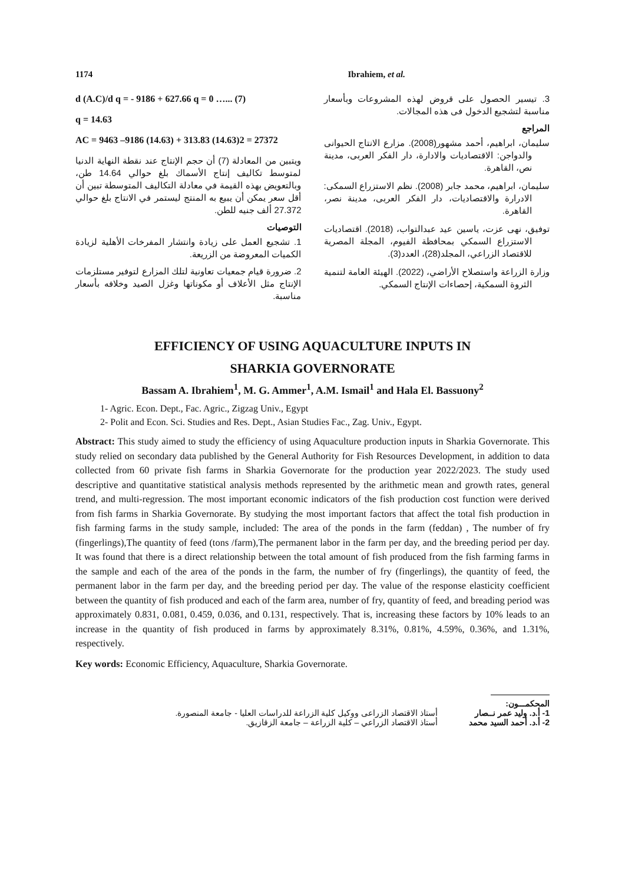1174 Ibrahiem, et al.
3. تيسير الحصول على قروض لهذه المشروعات وبأسعار مناسبة لتشجيع الدخول فى هذه المجالات.
المراجع
سليمان، ابراهيم، أحمد مشهور(2008). مزارع الانتاج الحيوانى والدواجن: الاقتصاديات والادارة، دار الفكر العربى، مدينة نص، القاهرة.
سليمان، ابراهيم، محمد جابر (2008). نظم الاستزراع السمكى: الادرارة والاقتصاديات، دار الفكر العربى، مدينة نصر، القاهرة.
توفيق، نهى عزت، ياسين عيد عبدالتواب، (2018). اقتصاديات الاستزراع السمكي بمحافظة الفيوم، المجلة المصرية للاقتصاد الزراعي، المجلد(28)، العدد(3).
وزارة الزراعة واستصلاح الأراضي، (2022). الهيئة العامة لتنمية الثروة السمكية، إحصاءات الإنتاج السمكي.
d (A.C)/d q = - 9186 + 627.66 q = 0 …... (7)
q = 14.63
AC = 9463 –9186 (14.63) + 313.83 (14.63)2 = 27372
ويتبين من المعادلة (7) أن حجم الإنتاج عند نقطة النهاية الدنيا لمتوسط تكاليف إنتاج الأسماك بلغ حوالي 14.64 طن، وبالتعويض بهذه القيمة في معادلة التكاليف المتوسطة تبين أن أقل سعر يمكن أن يبيع به المنتج ليستمر في الانتاج بلغ حوالي 27.372 ألف جنيه للطن.
التوصيات
1. تشجيع العمل على زيادة وانتشار المفرخات الأهلية لزيادة الكميات المعروضة من الزريعة.
2. ضرورة قيام جمعيات تعاونية لتلك المزارع لتوفير مستلزمات الإنتاج مثل الأعلاف أو مكوناتها وغزل الصيد وخلافه بأسعار مناسبة.
EFFICIENCY OF USING AQUACULTURE INPUTS IN
SHARKIA GOVERNORATE
Bassam A. Ibrahiem<sup>1</sup>, M. G. Ammer<sup>1</sup>, A.M. Ismail<sup>1</sup> and Hala El. Bassuony<sup>2</sup>
1- Agric. Econ. Dept., Fac. Agric., Zigzag Univ., Egypt
2- Polit and Econ. Sci. Studies and Res. Dept., Asian Studies Fac., Zag. Univ., Egypt.
Abstract: This study aimed to study the efficiency of using Aquaculture production inputs in Sharkia Governorate. This study relied on secondary data published by the General Authority for Fish Resources Development, in addition to data collected from 60 private fish farms in Sharkia Governorate for the production year 2022/2023. The study used descriptive and quantitative statistical analysis methods represented by the arithmetic mean and growth rates, general trend, and multi-regression. The most important economic indicators of the fish production cost function were derived from fish farms in Sharkia Governorate. By studying the most important factors that affect the total fish production in fish farming farms in the study sample, included: The area of the ponds in the farm (feddan) , The number of fry (fingerlings),The quantity of feed (tons /farm),The permanent labor in the farm per day, and the breeding period per day. It was found that there is a direct relationship between the total amount of fish produced from the fish farming farms in the sample and each of the area of the ponds in the farm, the number of fry (fingerlings), the quantity of feed, the permanent labor in the farm per day, and the breeding period per day. The value of the response elasticity coefficient between the quantity of fish produced and each of the farm area, number of fry, quantity of feed, and breading period was approximately 0.831, 0.081, 0.459, 0.036, and 0.131, respectively. That is, increasing these factors by 10% leads to an increase in the quantity of fish produced in farms by approximately 8.31%, 0.81%, 4.59%, 0.36%, and 1.31%, respectively.
Key words: Economic Efficiency, Aquaculture, Sharkia Governorate.
المحكمـــون:
1- أ.د. وليد عمر نــصار أستاذ الاقتصاد الزراعى ووكيل كلية الزراعة للدراسات العليا - جامعة المنصورة.
2- أ.د. أحمد السيد محمد أستاذ الاقتصاد الزراعي – كلية الزراعة – جامعة الزقازيق.